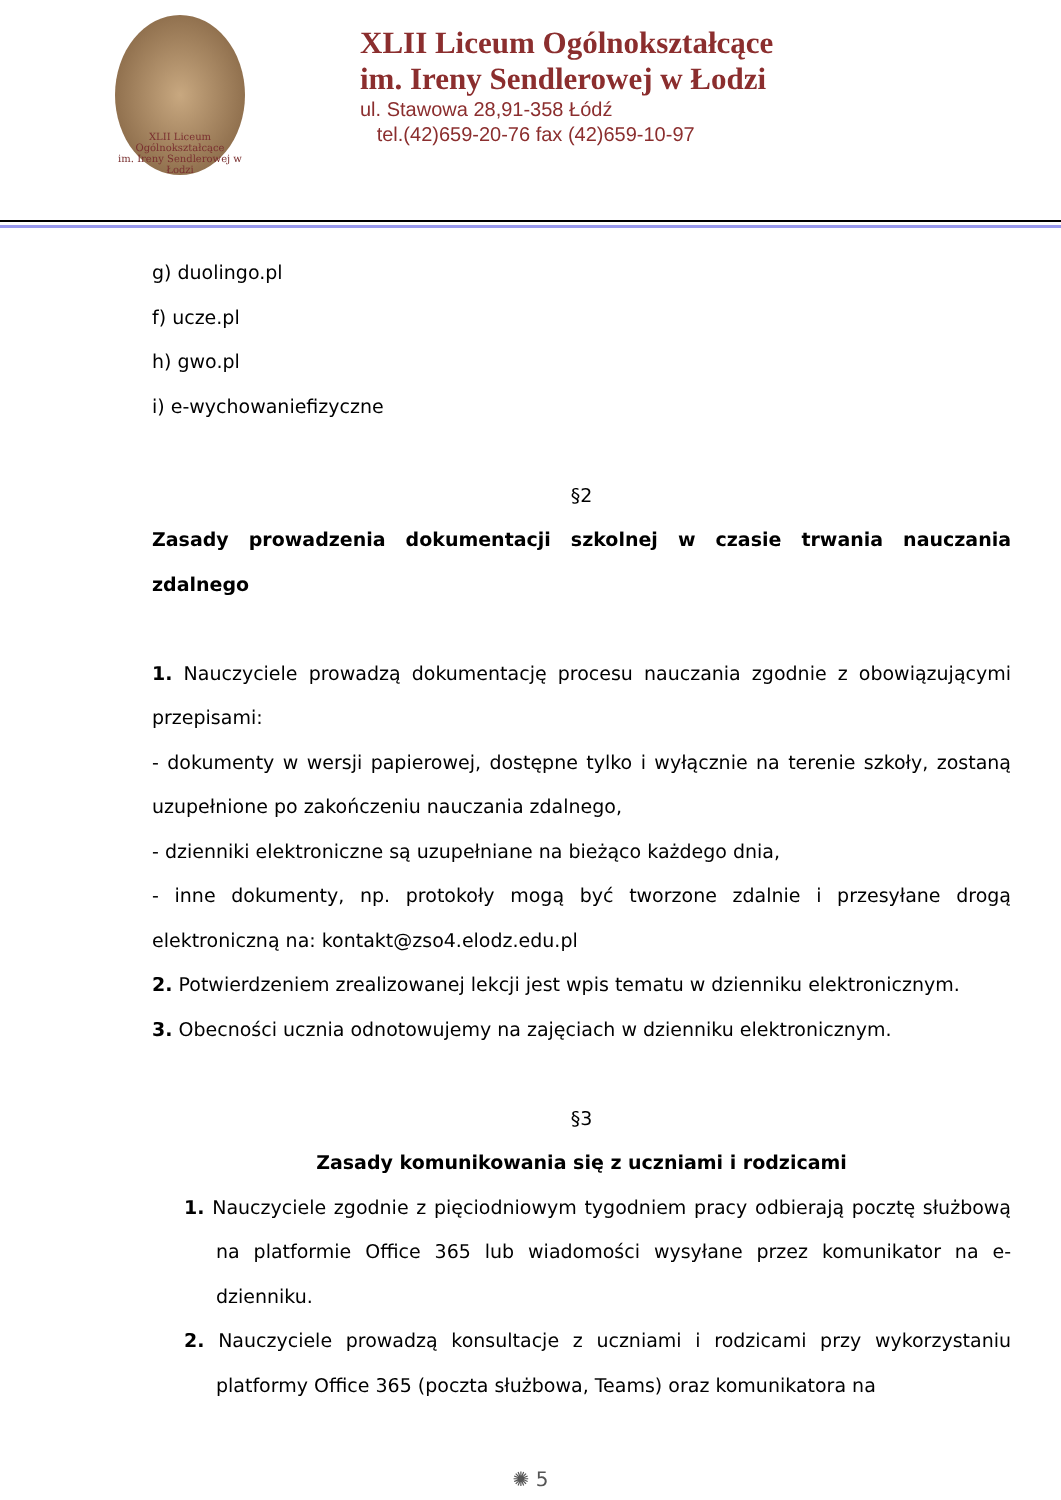XLII Liceum Ogólnokształcące
im. Ireny Sendlerowej w Łodzi
XLII Liceum Ogólnokształcące
im. Ireny Sendlerowej w Łodzi
ul. Stawowa 28,91-358 Łódź
tel.(42)659-20-76 fax (42)659-10-97
g) duolingo.pl
f) ucze.pl
h) gwo.pl
i) e-wychowaniefizyczne
§2
Zasady prowadzenia dokumentacji szkolnej w czasie trwania nauczania zdalnego
1. Nauczyciele prowadzą dokumentację procesu nauczania zgodnie z obowiązującymi przepisami:
- dokumenty w wersji papierowej, dostępne tylko i wyłącznie na terenie szkoły, zostaną uzupełnione po zakończeniu nauczania zdalnego,
- dzienniki elektroniczne są uzupełniane na bieżąco każdego dnia,
- inne dokumenty, np. protokoły mogą być tworzone zdalnie i przesyłane drogą elektroniczną na: kontakt@zso4.elodz.edu.pl
2. Potwierdzeniem zrealizowanej lekcji jest wpis tematu w dzienniku elektronicznym.
3. Obecności ucznia odnotowujemy na zajęciach w dzienniku elektronicznym.
§3
Zasady komunikowania się z uczniami i rodzicami
1. Nauczyciele zgodnie z pięciodniowym tygodniem pracy odbierają pocztę służbową na platformie Office 365 lub wiadomości wysyłane przez komunikator na e-dzienniku.
2. Nauczyciele prowadzą konsultacje z uczniami i rodzicami przy wykorzystaniu platformy Office 365 (poczta służbowa, Teams) oraz komunikatora na
✺ 5